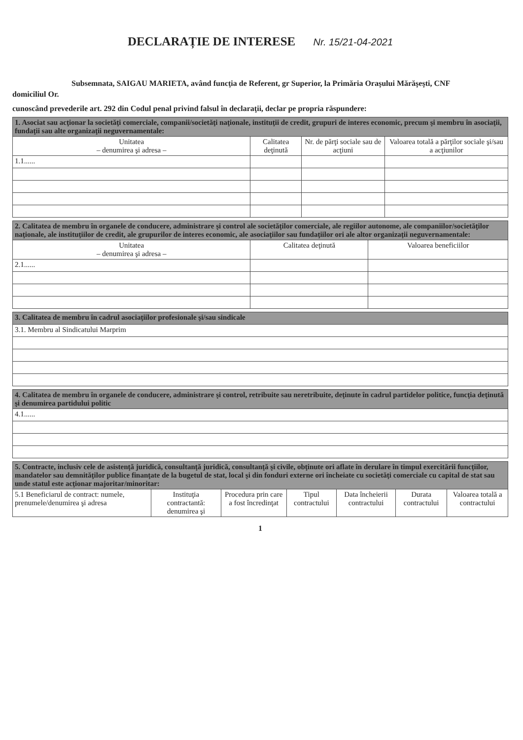DECLARAȚIE DE INTERESE Nr. 15/21-04-2021
Subsemnata, SAIGAU MARIETA, având funcţia de Referent, gr Superior, la Primăria Oraşului Mărăşeşti, CNF domiciliul Or.
cunoscând prevederile art. 292 din Codul penal privind falsul în declaraţii, declar pe propria răspundere:
| 1. Asociat sau acţionar la societăţi comerciale, companii/societăţi naţionale, instituţii de credit, grupuri de interes economic, precum şi membru în asociaţii, fundaţii sau alte organizaţii neguvernamentale: | | | |
| --- | --- | --- | --- |
| Unitatea – denumirea şi adresa – | Calitatea deţinută | Nr. de părţi sociale sau de acţiuni | Valoarea totală a părţilor sociale şi/sau a acţiunilor |
| 1.1...... | | | |
| 2. Calitatea de membru în organele de conducere, administrare şi control ale societăţilor comerciale, ale regiilor autonome, ale companiilor/societăţilor naţionale, ale instituţiilor de credit, ale grupurilor de interes economic, ale asociaţiilor sau fundaţiilor ori ale altor organizaţii neguvernamentale: | | |
| --- | --- | --- |
| Unitatea – denumirea şi adresa – | Calitatea deţinută | Valoarea beneficiilor |
| 2.1...... | | |
| 3. Calitatea de membru în cadrul asociaţiilor profesionale şi/sau sindicale |
| --- |
| 3.1. Membru al Sindicatului Marprim |
| 4. Calitatea de membru în organele de conducere, administrare şi control, retribuite sau neretribuite, deţinute în cadrul partidelor politice, funcţia deţinută şi denumirea partidului politic |
| --- |
| 4.1...... |
| 5. Contracte, inclusiv cele de asistenţă juridică, consultanţă juridică, consultanţă şi civile, obţinute ori aflate în derulare în timpul exercitării funcţiilor, mandatelor sau demnităţilor publice finanţate de la bugetul de stat, local şi din fonduri externe ori încheiate cu societăţi comerciale cu capital de stat sau unde statul este acţionar majoritar/minoritar: | | | | | | |
| --- | --- | --- | --- | --- | --- | --- |
| 5.1 Beneficiarul de contract: numele, prenumele/denumirea şi adresa | Instituţia contractantă: denumirea şi | Procedura prin care a fost încredinţat | Tipul contractului | Data încheierii contractului | Durata contractului | Valoarea totală a contractului |
1